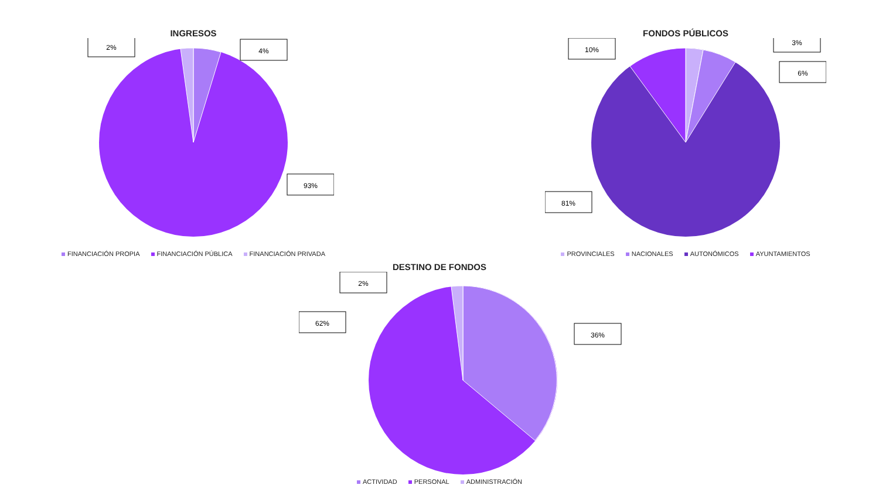INGRESOS
2%
4%
93%
FINANCIACIÓN PROPIA FINANCIACIÓN PÚBLICA FINANCIACIÓN PRIVADA
FONDOS PÚBLICOS
10%
3%
6%
81%
PROVINCIALES NACIONALES AUTONÓMICOS AYUNTAMIENTOS
DESTINO DE FONDOS
2%
62%
36%
ACTIVIDAD PERSONAL ADMINISTRACIÓN